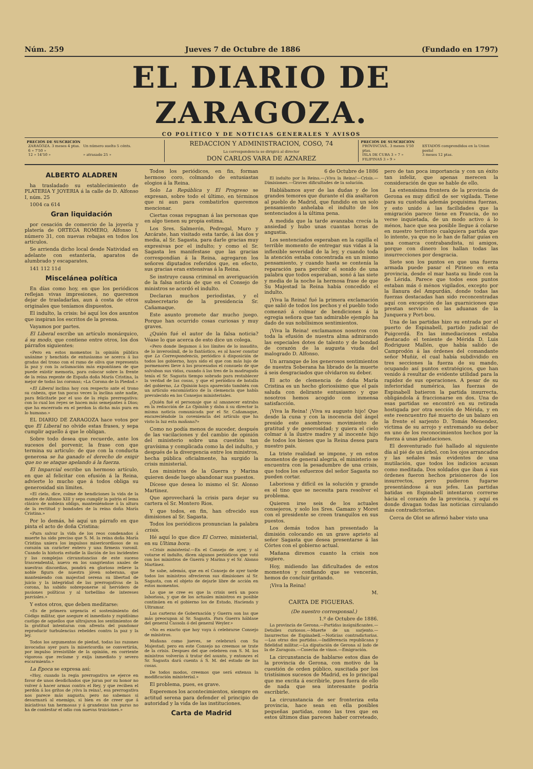Núm. 259 Jueves 7 de Octubre de 1886 (Fundado en 1797)
EL DIARIO DE ZARAGOZA.
CO POLÍTICO Y DE NOTICIAS GENERALES Y AVISOS
PRECIOS DE SUSCRICION
| ZARAGOZA. 3 meses 4 ptas. | Un número suelto 5 cénts. |
| 6 » 7'50 » | |
| 12 » 14'50 » | » atrasado 25 » |
REDACCION Y ADMINISTRACION, COSO, 74
La correspondencia se dirigirá al director
DON CARLOS VARA DE AZNAREZ
PRECIOS DE SUSCRICION
| PROVINCIAS.. 3 meses 5'50 ptas. | ESTADOS comprendidos en la Union postal |
| ISLA DE CUBA 3 » 7 » | 3 meses 12 ptas. |
| FILIPINAS 3 » 9 » | |
ALBERTO ALADREN
ha trasladado su establecimiento de PLATERIA Y JOYERIA á la calle de D. Alfonso I, núm. 25
1004 ca 614
Gran liquidación
por cesación de comercio de la joyería y platería de ORTEGA ROMERO, Alfonso I, número 31, con nuevas rebajas en todos los artículos.
Se arrienda dicho local desde Natividad en adelante con estantería, aparatos de alumbrado y escaparates.
141 112 11d
Miscelánea política
En días como hoy, en que los periódicos reflejan vivas impresiones, no queremos dejar de trasladarlas, aun á costa de otros originales que teníamos dispuestos.
El indulto, la crisis: hé aquí los dos asuntos que inspiran los escritos de la prensa.
Vayamos por partes.
El Liberal escribe un artículo monárquico, á su modo, que contiene entre otros, los dos párrafos siguientes:
«Pero en estos momentos la opinión pública unánime y henchida de entusiasmo se acerca á las gradas del trono con el ramo de oliva que representa la paz y con la aclamación más expontánea de que puede existir memoria, para colocar sobre la frente de la reina regente de España doña María Cristina, la mejor de todas las coronas; «La Corona de la Piedad.»
«El Liberal inclina hoy con respecto ante el trono su cabeza, que tan pocas veces la inclina ante nadie, para felicitarle por el uso de la régia prerrogativa: con lo cual los reyes se hacen más semejantes á Dios; que ha encerrado en el perdon la dicha más pura en lo humano.»
EL DIARIO DE ZARAGOZA hace votos por que El Liberal no olvide estas frases, y sepa cumplir aquello á que le obligan.
Sobre todo desea que recuerde, ante los sucesos del porvenir, la frase con que termina su artículo: de que con la conducta generosa se ha ganado el derecho de exigir que no se ataque apelando á la fuerza.
El Imparcial escribe un hermoso artículo, en que al felicitar con efusión á la Reina, advierte lo mucho que á todos obliga su generosidad sin límites.
«El cielo, dice, colme de bendiciones la vida de la madre de Alfonso XIII y sepa cumplir la patria el lema clásico de nobleza obliga, manteniéndose á la altura de la rectitud y bondades de la reina doña María Cristina.»
Por lo demás, hé aquí un párrafo en que pinta el acto de doña Cristina:
«Para salvar la vida de los reos condenados á muerte ha sido preciso que S. M. la reina doña María Cristina uniera los impulsos misericordiosos de su corazón un carácter entero y una firmeza varonil. Cuando la historia estudie la ilación de los incidentes y las complejas circunstancias de este suceso trascendental, nuevo en los sangrientos anales de nuestras discordias, pondrá en glorioso relieve la noble figura de nuestra jóven soberana, que manteniendo con majestad serena su libertad de juicio y la integridad de las prerrogativas de la corona, ha sabido sobreponerse al hervidero de pasiones políticas y al torbellino de intereses parciales.»
Y estos otros, que deben meditarse:
«Es de primera urgencia el sostenimiento del Código militar, que asegure el inmediato y rapidísimo castigo de aquellos que ultrajaron los sentimientos de la gratitud intentaran con afrenta del pundonor reproducir turbulencias rebeldes contra la paz y la ley.
Todos los argumentos de piedad, todas las razones invocadas ayer para la misericordia se convertirán, por impulso irresistible de la opinión, en corriente vigorosa que reclame y exija inmediato y severo escarmiento.»
La Epoca se expresa así:
«Hoy, cuando la regia prerrogativa se ejerce en favor de unos desdichados que juran por su honor no volver á hacer armas contra el Rey, y que reciben el perdón á los gritos de ¡viva la reina!, esa prerrogativa nos parece más augusta; pero no sabemos si desarmará al enemigo, si bien es de creer que á iniciativas tan hermosas y á grandezas tan puras no ha de contestar el odio con nuevas traiciones.»
Todos los periódicos, en fin, forman hermoso coro, colmando de entusiastas elogios á la Reina.
Solo La República y El Progreso se expresan, sobre todo el último, en términos que ni aun para combatirlos queremos mencionar.
Ciertas cosas repugnan á las personas que en algo tienen su propia estima.
Los Sres. Salmerón, Pedregal, Muro y Azcárate, han visitado esta tarde, á las dos y media, al Sr. Sagasta, para darle gracias muy expresivas por el indulto; y como el Sr. Sagasta les manifestase que las gracias correspondían á la Reina, agregaron los señores diputados referidos que, en efecto, sus gracias eran extensivas á la Reina.
Se instruye causa criminal en averiguación de la falsa noticia de que en el Consejo de ministros se acordó el indulto.
Declaran muchos periodistas, y el subsecretario de la presidencia Sr. Cañamaque.
Este asunto promete dar mucho juego. Porque han ocurrido cosas curiosas y muy graves.
¿Quién fué el autor de la falsa noticia? Véase lo que acerca de esto dice un colega.
«Pero donde llegamos á los límites de lo inaudito, de lo inverosímil, de lo fantástico, es al hacer constar que La Correspondencia, periódico á disposición de todos los gobierno, haya sido el que con más lujo de pormenores lleve á los procesados el consuelo de que salvaban sus vidas, cuando á las tres de la madrugada tenía el Sr. Sagasta tiempo sobrado para restablecer la verdad de las cosas, y que el periódico de batalla del gobierno, La Opinión haya aparecido también con un artículo encomiástico de la clemencia que había prevalecido en los Consejos ministeriales.
¿Quién fué el personaje que al amanecer entraba en la redacción de La Opinión y daba á su director la misma noticia comunicada por el Sr. Cañamaque, encareciéndole la coveniencia del artículo que ha visto la luz esta mañana?»
Como no podía menos de suceder, después de las vacilaciones y del cambio de opinión del ministerio sobre una cuestión tan gravísima y complicada como la del indulto, y después de la divergencia entre los ministros, hecha pública oficialmente, ha surgido la crisis ministerial.
Los ministros de la Guerra y Marina quieren desde luego abandonar sus puestos.
Dícese que desea lo mismo el Sr. Alonso Martinez.
Que aprovechará la crisis para dejar su cartera el Sr. Montero Rios.
Y que todos, en fin, han ofrecido sus dimisiones al Sr. Sagasta.
Todos los periódicos pronuncian la palabra crisis.
Hé aquí lo que dice El Correo, ministerial, en su Ultima hora:
«Crisis ministerial.—En el Consejo de ayer, y al votarse el indulto, dicen algunos periódicos que votó con los ministros de Guerra y Marina y el Sr. Alonso Martinez.
Se sabe, además, que en el Consejo de ayer tarde todos los ministros ofrecieron sus dimisiones al Sr. Sagasta, con el objeto de dejarle libre de acción en estos momentos.
Lo que se cree es que la crisis será un poco laboriosa, y que de los actuales ministros es posible continúen en el gobierno los de Estado, Hacienda y Ultramar.
Las carteras de Gobernación y Guerra son las que más preocupan al Sr. Sagasta. Para Guerra háblase del general Cassola ó del general Weyler.»
«No es exacto que hoy vaya á celebrarse Consejo de ministros.
Mañana como jueves, se celebrará con Su Majestad; pero en este Consejo no creemos se trate de la crisis. Despues del que celebren con S. M. los ministros volverán á tratar del asunto, y entonces el Sr. Sagasta dará cuenta á S. M. del estado de las cosas.
De todos modos, creemos que será extensa la modificación ministerial.»
El problema, pues, es grave.
Esperemos los acontecimientos, siempre en actitud serena para defender el principio de autoridad y la vida de las instituciones.
Carta de Madrid
6 de Octubre de 1886
El indulto por la Reina.—¡Viva la Reina!—Crisis.—Dimisiones.—Graves dificultades de la solución.
Hablábamos ayer de las dudas y de los grandes temores que durante el día asaltaron al pueblo de Madrid, que fundido en un solo pensamiento anhelaba el indulto de los sentenciados á la última pena.
A medida que la tarde avanzaba crecía la ansiedad y hubo unas cuantas horas de angustia.
Los sentenciados esperaban en la capilla el terrible momento de entregar sus vidas á la inflexible severidad de la ley, y cuando toda la atención estaba concentrada en un mismo pensamiento, y cuando hasta se contenía la reparación para percibir el sonido de una palabra que todos esperaban, sonó á las siete y media de la noche la hermosa frase de que Su Majestad la Reina había concedido el indulto.
¡Viva la Reina! fué la primera exclamación que salió de todos los pechos y el pueblo todo comenzó á colmar de bendiciones á la egregia señora que tan admirable ejemplo ha dado de sus nobilísimos sentimientos.
¡Viva la Reina! exclamamos nosotros con toda la efusión de nuestra alma admirando las especiales dotes de talento y de bondad de corazón de la augusta viuda del malogrado D. Alfonso.
Un arranque de los generosos sentimientos de nuestra Soberana ha librado de la muerte á seis desgraciados que olvidaron su deber.
El acto de clemencia de doña María Cristina es un hecho gloriosísimo que el país saluda con delirante entusiasmo y que nosotros hemos acogido con inmensa satisfacción.
¡Viva la Reina! ¡Viva su augusto hijo! Que desde la cuna y con la inocencia del ángel preside este asombroso movimiento de gratitud y de generosidad; y quiera el cielo colmar á la ilustre madre y al inocente hijo de todos los bienes que la Reina desea para nuestro país.
La triste realidad se impone, y en estos momentos de general alegría, el ministerio se encuentra con la pesadumbre de una crisis, que todos los esfuerzos del señor Sagasta no pueden cortar.
Laboriosa y difícil es la solución y grande es el tino que se necesita para resolver el problema.
Quieren irse seis de los actuales consejeros, y solo los Sres. Gamazo y Moret con el presidente se creen tranquilos en sus puestos.
Los demás todos han presentado la dimisión colocando en un grave aprieto al señor Sagasta que desea presentarse á las Córtes con el gobierno actual.
Mañana diremos cuanto la crisis nos sugiere.
Hoy, midiendo las dificultades de estos momentos y confiando que se vencerán, hemos de concluir gritando.
¡Viva la Reina!
M.
CARTA DE FIGUERAS.
(De nuestro corresponsal.)
1.º de Octubre de 1886.
La provincia de Gerona.—Partidas insignificantes.—Detalles curiosos.—Muerte de un sarjento.—Insurrectos de Espinabell.—Noticias contradictorias.—Las otras dos partidas.—Indiferencia republicana y fidelidad militar.—La diputación de Gerona al lado de la de Zaragoza.—Cosecha de vinos.—Emigración.
La circunstancia de hablarse estos dias de la provincia de Gerona, con motivo de la cuestión de orden público, suscitada por los tristísimos sucesos de Madrid, es lo principal que me excita á escribirle, pues fuera de ello de nada que sea interesante podría escribirle.
La circunstancia de ser fronteriza esta provincia, hace sean en ella posibles pequeñas partidas, como las tres que en estos últimos dias parecen haber correteado, pero de tan poca importancia y con un éxito tan infeliz, que apenas merecen la consideración de que se hable de ello.
La extensísima frontera de la provincia de Gerona es muy difícil de ser vigilada. Tiene para su custodia además poquísima fuerzas, y esto unido á las facilidades que la emigración parece tiene en Francia, de no verse inquietada, de un modo activo á lo ménos, hace que sea posible llegue á colarse en nuestro territorio cualquiera partida que lo intente, ya que no le han de faltar guías en una comarca contrabandista, ni amigos, porque con dinero los hallan todas las insurrecciones por desgracia.
Siete son los puntos en que una fuerza armada puede pasar el Pirineo en esta provincia, desde el mar hasta su linde con la de Lérida. Parece que todos esos puntos estaban más ó ménos vigilados, excepto por la llanura del Ampurdán, donde todas las fuerzas destacadas han sido reconcentradas aquí con excepción de las guarniciones que prestan servicio en las aduanas de la Junquera y Port-bou.
Una de las partidas hizo su entrada por el puerto de Espinabell, partido judicial de Puigcerdá. En las inmediaciones estaba destacado el teniente de Mérida D. Luis Rodriguez Mallén, que había salido de Camprodón á las órdenes del comandante señor Muñiz, el cual había subdividido en tres secciones la fuerza de su mando, ocupando así puntos extratégicos, que han venido á resultar de evidente utilidad para la rapidez de sus operaciones. A pesar de su inferioridad numérica, las fuerzas de Espinabell batieron la partida insurrecta, obligándola á fraccionarse en dos. Una de esas partidas se encontró en su retirada hostigada por otra sección de Mérida, y en este reencuentro fué muerto de un balazo en la frente el sarjento D. Tomás Menendez, víctima de su arrojo y extremando su deber en uno de los reconocimientos hechos por la fuerza á unas plantaciones.
El desventurado fué hallado al siguiente día al pié de un árbol, con los ojos arrancados y las señales más evidentes de una mutilación, que todos los indicios acusan como meditada. Dos soldados que iban á sus órdenes fueron hechos prisioneros de los insurrectos, pero pudieron fugarse presentándose á sus jefes. Las partidas batidas en Espinabell intentaron correrse hácia el corazón de la provincia, y aquí es donde divagan todas las noticias circulando más contradictorias.
Cerca de Olot se afirmó haber visto una